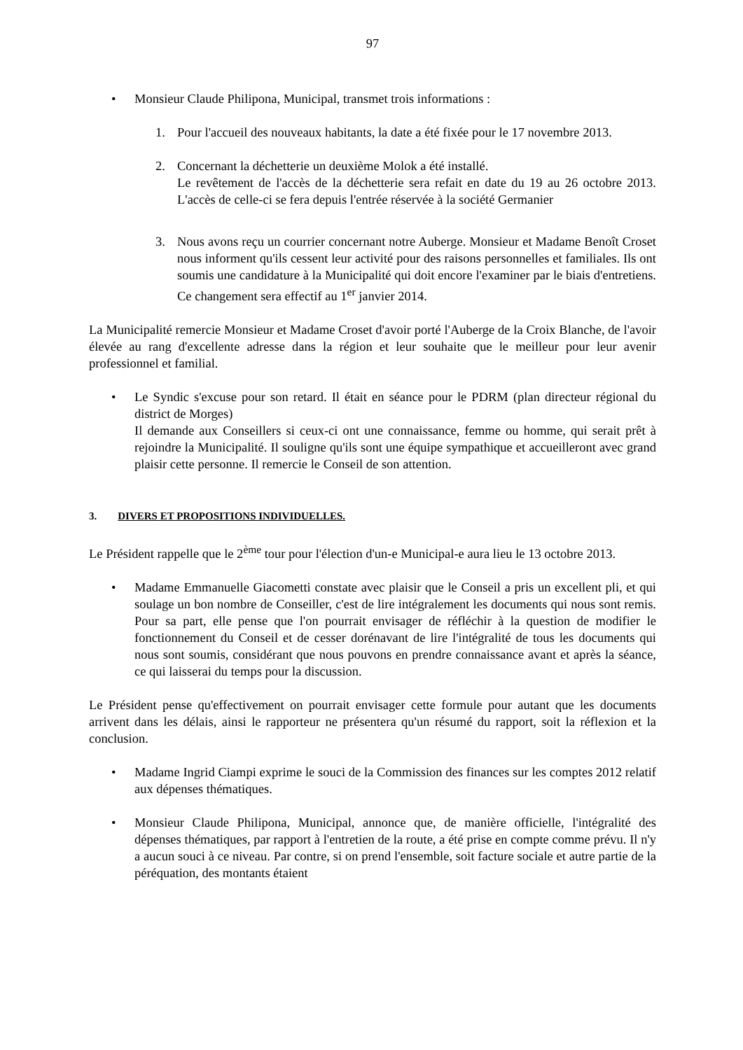97
• Monsieur Claude Philipona, Municipal, transmet trois informations :
1. Pour l'accueil des nouveaux habitants, la date a été fixée pour le 17 novembre 2013.
2. Concernant la déchetterie un deuxième Molok a été installé.
Le revêtement de l'accès de la déchetterie sera refait en date du 19 au 26 octobre 2013. L'accès de celle-ci se fera depuis l'entrée réservée à la société Germanier
3. Nous avons reçu un courrier concernant notre Auberge. Monsieur et Madame Benoît Croset nous informent qu'ils cessent leur activité pour des raisons personnelles et familiales. Ils ont soumis une candidature à la Municipalité qui doit encore l'examiner par le biais d'entretiens. Ce changement sera effectif au 1<sup>er</sup> janvier 2014.
La Municipalité remercie Monsieur et Madame Croset d'avoir porté l'Auberge de la Croix Blanche, de l'avoir élevée au rang d'excellente adresse dans la région et leur souhaite que le meilleur pour leur avenir professionnel et familial.
• Le Syndic s'excuse pour son retard. Il était en séance pour le PDRM (plan directeur régional du district de Morges)
Il demande aux Conseillers si ceux-ci ont une connaissance, femme ou homme, qui serait prêt à rejoindre la Municipalité. Il souligne qu'ils sont une équipe sympathique et accueilleront avec grand plaisir cette personne. Il remercie le Conseil de son attention.
3. DIVERS ET PROPOSITIONS INDIVIDUELLES.
Le Président rappelle que le 2<sup>ème</sup> tour pour l'élection d'un-e Municipal-e aura lieu le 13 octobre 2013.
• Madame Emmanuelle Giacometti constate avec plaisir que le Conseil a pris un excellent pli, et qui soulage un bon nombre de Conseiller, c'est de lire intégralement les documents qui nous sont remis. Pour sa part, elle pense que l'on pourrait envisager de réfléchir à la question de modifier le fonctionnement du Conseil et de cesser dorénavant de lire l'intégralité de tous les documents qui nous sont soumis, considérant que nous pouvons en prendre connaissance avant et après la séance, ce qui laisserai du temps pour la discussion.
Le Président pense qu'effectivement on pourrait envisager cette formule pour autant que les documents arrivent dans les délais, ainsi le rapporteur ne présentera qu'un résumé du rapport, soit la réflexion et la conclusion.
• Madame Ingrid Ciampi exprime le souci de la Commission des finances sur les comptes 2012 relatif aux dépenses thématiques.
• Monsieur Claude Philipona, Municipal, annonce que, de manière officielle, l'intégralité des dépenses thématiques, par rapport à l'entretien de la route, a été prise en compte comme prévu. Il n'y a aucun souci à ce niveau. Par contre, si on prend l'ensemble, soit facture sociale et autre partie de la péréquation, des montants étaient